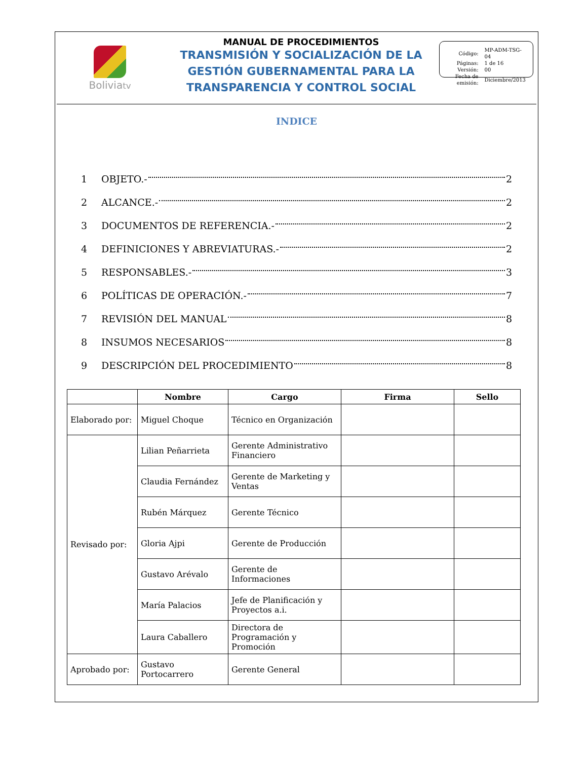Boliviatv
MANUAL DE PROCEDIMIENTOS
TRANSMISIÓN Y SOCIALIZACIÓN DE LA GESTIÓN GUBERNAMENTAL PARA LA TRANSPARENCIA Y CONTROL SOCIAL
| Código: | MP-ADM-TSG-04 |
| Páginas: | 1 de 16 |
| Versión: | 00 |
| Fecha de emisión: | Diciembre/2013 |
INDICE
1 OBJETO.- 2
2 ALCANCE.- 2
3 DOCUMENTOS DE REFERENCIA.- 2
4 DEFINICIONES Y ABREVIATURAS.- 2
5 RESPONSABLES.- 3
6 POLÍTICAS DE OPERACIÓN.- 7
7 REVISIÓN DEL MANUAL 8
8 INSUMOS NECESARIOS 8
9 DESCRIPCIÓN DEL PROCEDIMIENTO 8
| | Nombre | Cargo | Firma | Sello |
| --- | --- | --- | --- | --- |
| Elaborado por: | Miguel Choque | Técnico en Organización | | |
| Revisado por: | Lilian Peñarrieta | Gerente Administrativo Financiero | | |
| | Claudia Fernández | Gerente de Marketing y Ventas | | |
| | Rubén Márquez | Gerente Técnico | | |
| | Gloria Ajpi | Gerente de Producción | | |
| | Gustavo Arévalo | Gerente de Informaciones | | |
| | María Palacios | Jefe de Planificación y Proyectos a.i. | | |
| | Laura Caballero | Directora de Programación y Promoción | | |
| Aprobado por: | Gustavo Portocarrero | Gerente General | | |